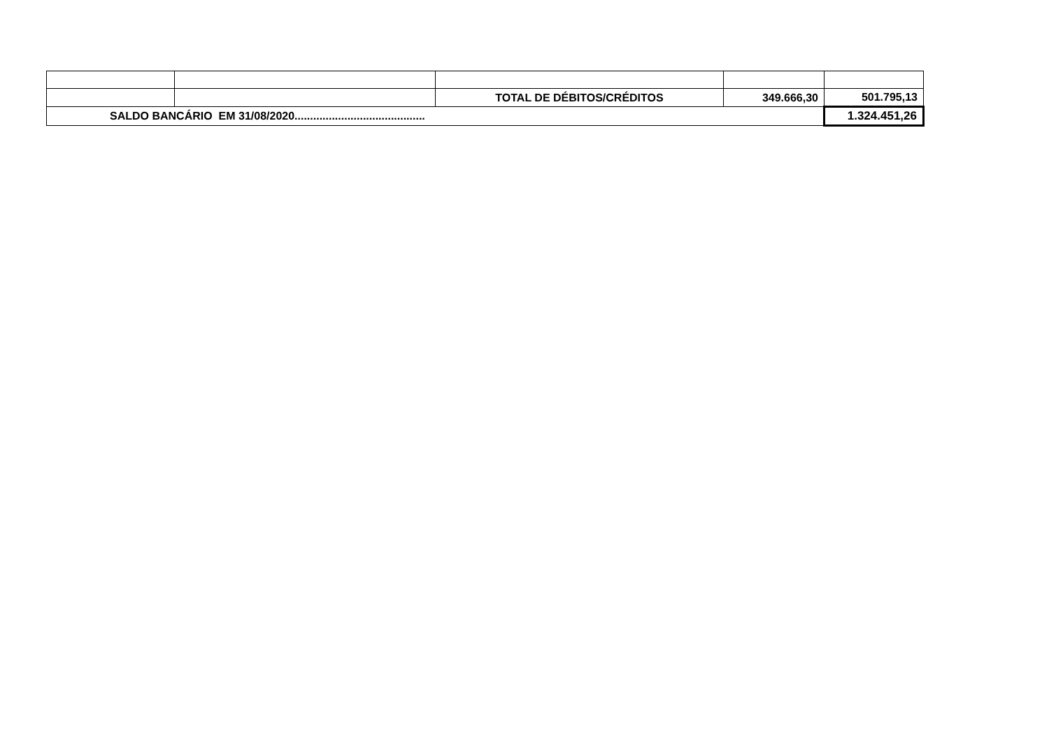| | | TOTAL DE DÉBITOS/CRÉDITOS | 349.666,30 | 501.795,13 |
| SALDO BANCÁRIO EM 31/08/2020.......................................... | | | | 1.324.451,26 |